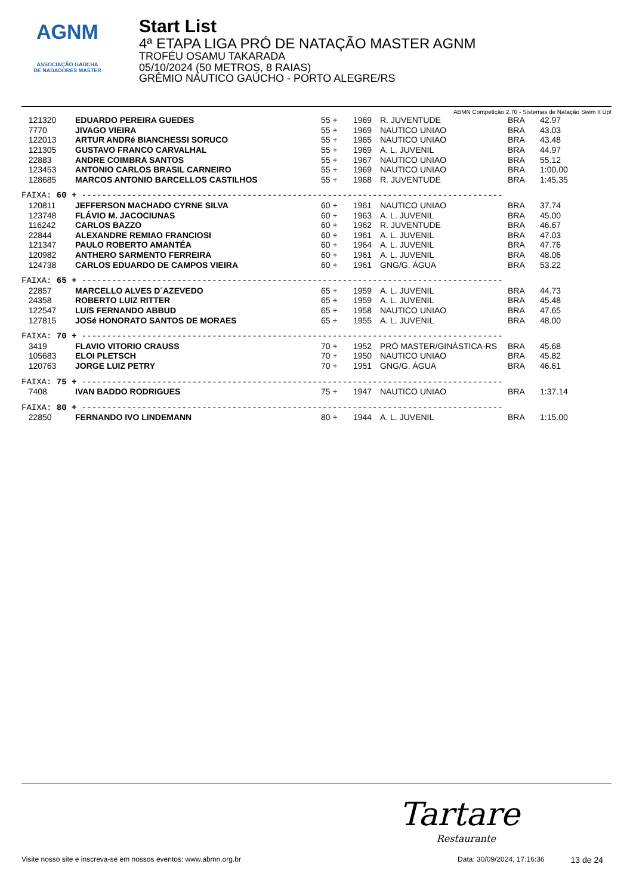AGNM
ASSOCIAÇÃO GAÚCHA
DE NADADORES MASTER
Start List
4ª ETAPA LIGA PRÓ DE NATAÇÃO MASTER AGNM
TROFÉU OSAMU TAKARADA
05/10/2024 (50 METROS, 8 RAIAS)
GRÊMIO NÁUTICO GAÚCHO - PORTO ALEGRE/RS
ABMN Competição 2.70 - Sistemas de Natação Swim It Up!
| 121320 | EDUARDO PEREIRA GUEDES | 55 + | 1969 | R. JUVENTUDE | BRA | 42.97 |
| 7770 | JIVAGO VIEIRA | 55 + | 1969 | NAUTICO UNIAO | BRA | 43.03 |
| 122013 | ARTUR ANDRé BIANCHESSI SORUCO | 55 + | 1965 | NAUTICO UNIAO | BRA | 43.48 |
| 121305 | GUSTAVO FRANCO CARVALHAL | 55 + | 1969 | A. L. JUVENIL | BRA | 44.97 |
| 22883 | ANDRE COIMBRA SANTOS | 55 + | 1967 | NAUTICO UNIAO | BRA | 55.12 |
| 123453 | ANTONIO CARLOS BRASIL CARNEIRO | 55 + | 1969 | NAUTICO UNIAO | BRA | 1:00.00 |
| 128685 | MARCOS ANTONIO BARCELLOS CASTILHOS | 55 + | 1968 | R. JUVENTUDE | BRA | 1:45.35 |
| FAIXA: 60 + ------------------------------------------------------------------------------------ | | | | | | |
| 120811 | JEFFERSON MACHADO CYRNE SILVA | 60 + | 1961 | NAUTICO UNIAO | BRA | 37.74 |
| 123748 | FLÁVIO M. JACOCIUNAS | 60 + | 1963 | A. L. JUVENIL | BRA | 45.00 |
| 116242 | CARLOS BAZZO | 60 + | 1962 | R. JUVENTUDE | BRA | 46.67 |
| 22844 | ALEXANDRE REMIAO FRANCIOSI | 60 + | 1961 | A. L. JUVENIL | BRA | 47.03 |
| 121347 | PAULO ROBERTO AMANTÉA | 60 + | 1964 | A. L. JUVENIL | BRA | 47.76 |
| 120982 | ANTHERO SARMENTO FERREIRA | 60 + | 1961 | A. L. JUVENIL | BRA | 48.06 |
| 124738 | CARLOS EDUARDO DE CAMPOS VIEIRA | 60 + | 1961 | GNG/G. ÁGUA | BRA | 53.22 |
| FAIXA: 65 + ------------------------------------------------------------------------------------ | | | | | | |
| 22857 | MARCELLO ALVES D´AZEVEDO | 65 + | 1959 | A. L. JUVENIL | BRA | 44.73 |
| 24358 | ROBERTO LUIZ RITTER | 65 + | 1959 | A. L. JUVENIL | BRA | 45.48 |
| 122547 | LUíS FERNANDO ABBUD | 65 + | 1958 | NAUTICO UNIAO | BRA | 47.65 |
| 127815 | JOSé HONORATO SANTOS DE MORAES | 65 + | 1955 | A. L. JUVENIL | BRA | 48.00 |
| FAIXA: 70 + ------------------------------------------------------------------------------------ | | | | | | |
| 3419 | FLAVIO VITORIO CRAUSS | 70 + | 1952 | PRÓ MASTER/GINÁSTICA-RS | BRA | 45.68 |
| 105683 | ELOI PLETSCH | 70 + | 1950 | NAUTICO UNIAO | BRA | 45.82 |
| 120763 | JORGE LUIZ PETRY | 70 + | 1951 | GNG/G. ÁGUA | BRA | 46.61 |
| FAIXA: 75 + ------------------------------------------------------------------------------------ | | | | | | |
| 7408 | IVAN BADDO RODRIGUES | 75 + | 1947 | NAUTICO UNIAO | BRA | 1:37.14 |
| FAIXA: 80 + ------------------------------------------------------------------------------------ | | | | | | |
| 22850 | FERNANDO IVO LINDEMANN | 80 + | 1944 | A. L. JUVENIL | BRA | 1:15.00 |
Tartare
Restaurante
Visite nosso site e inscreva-se em nossos eventos: www.abmn.org.br Data: 30/09/2024, 17:16:36 13 de 24